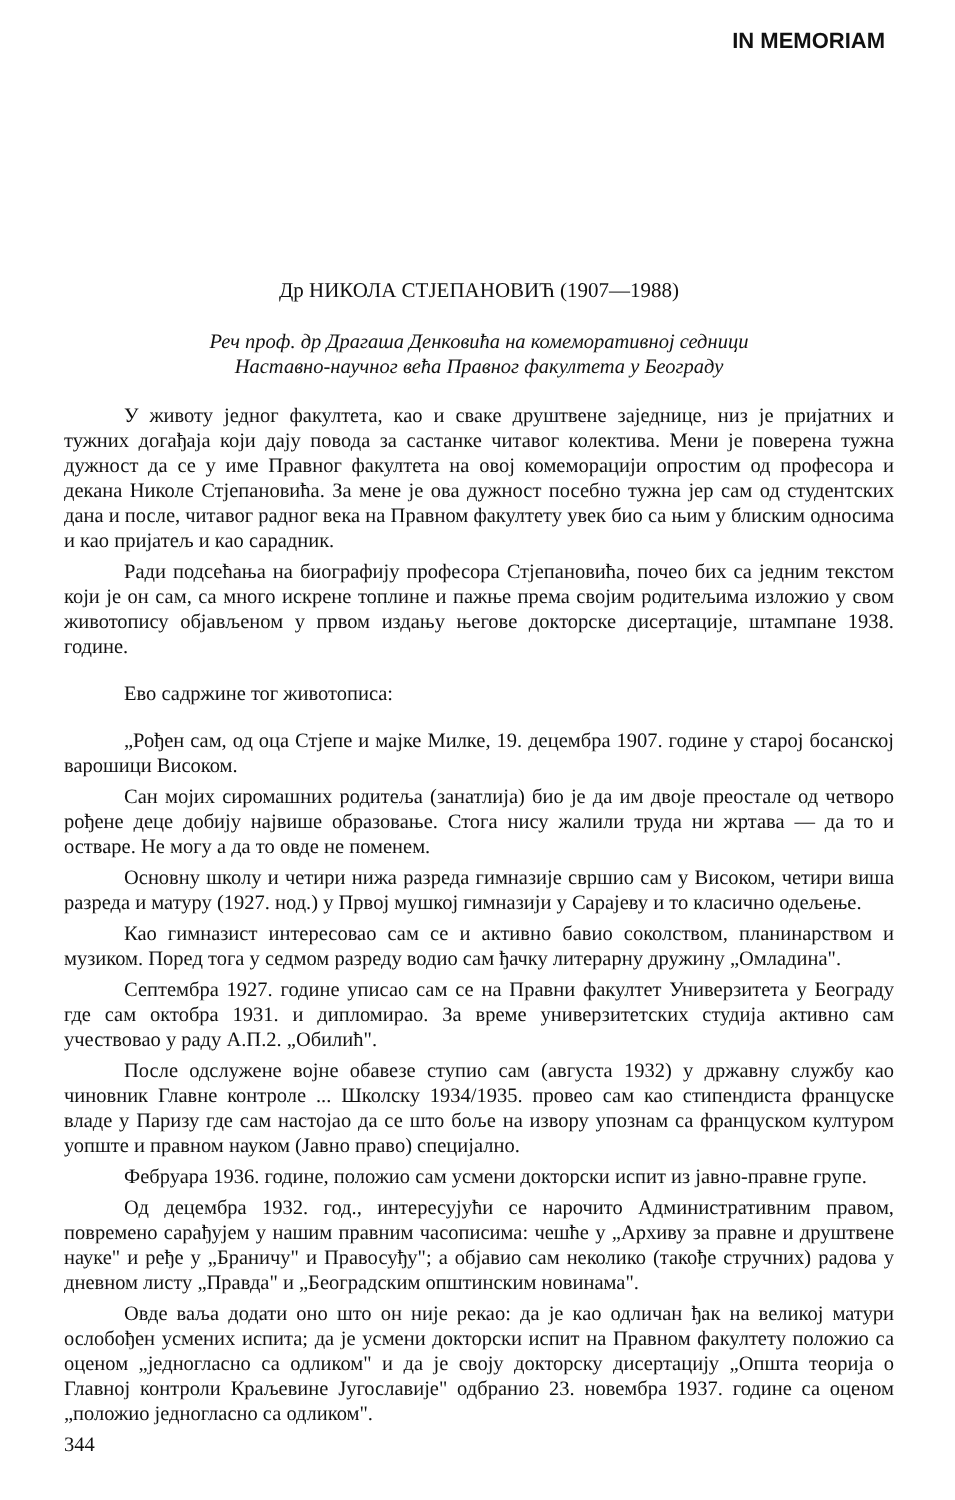IN MEMORIAM
Др НИКОЛА СТЈЕПАНОВИЋ (1907—1988)
Реч проф. др Драгаша Денковића на комеморативној седници
Наставно-научног већа Правног факултета у Београду
У животу једног факултета, као и сваке друштвене заједнице, низ је пријатних и тужних догађаја који дају повода за састанке читавог колектива. Мени је поверена тужна дужност да се у име Правног факултета на овој комеморацији опростим од професора и декана Николе Стјепановића. За мене је ова дужност посебно тужна јер сам од студентских дана и после, читавог радног века на Правном факултету увек био са њим у блиским односима и као пријатељ и као сарадник.
Ради подсећања на биографију професора Стјепановића, почео бих са једним текстом који је он сам, са много искрене топлине и пажње према својим родитељима изложио у свом животопису објављеном у првом издању његове докторске дисертације, штампане 1938. године.
Ево садржине тог животописа:
„Рођен сам, од оца Стјепе и мајке Милке, 19. децембра 1907. године у старој босанској варошици Високом.
Сан мојих сиромашних родитеља (занатлија) био је да им двоје преостале од четворо рођене деце добију највише образовање. Стога нису жалили труда ни жртава — да то и остваре. Не могу а да то овде не поменем.
Основну школу и четири нижа разреда гимназије свршио сам у Високом, четири виша разреда и матуру (1927. нод.) у Првој мушкој гимназији у Сарајеву и то класично одељење.
Као гимназист интересовао сам се и активно бавио соколством, планинарством и музиком. Поред тога у седмом разреду водио сам ђачку литерарну дружину „Омладина".
Септембра 1927. године уписао сам се на Правни факултет Универзитета у Београду где сам октобра 1931. и дипломирао. За време универзитетских студија активно сам учествовао у раду А.П.2. „Обилић".
После одслужене војне обавезе ступио сам (августа 1932) у државну службу као чиновник Главне контроле ... Школску 1934/1935. провео сам као стипендиста француске владе у Паризу где сам настојао да се што боље на извору упознам са француском културом уопште и правном науком (Јавно право) специјално.
Фебруара 1936. године, положио сам усмени докторски испит из јавно-правне групе.
Од децембра 1932. год., интересујући се нарочито Административним правом, повремено сарађујем у нашим правним часописима: чешће у „Архиву за правне и друштвене науке" и ређе у „Браничу" и Правосуђу"; а објавио сам неколико (такође стручних) радова у дневном листу „Правда" и „Београдским општинским новинама".
Овде ваља додати оно што он није рекао: да је као одличан ђак на великој матури ослобођен усмених испита; да је усмени докторски испит на Правном факултету положио са оценом „једногласно са одликом" и да је своју докторску дисертацију „Општа теорија о Главној контроли Краљевине Југославије" одбранио 23. новембра 1937. године са оценом „положио једногласно са одликом".
344